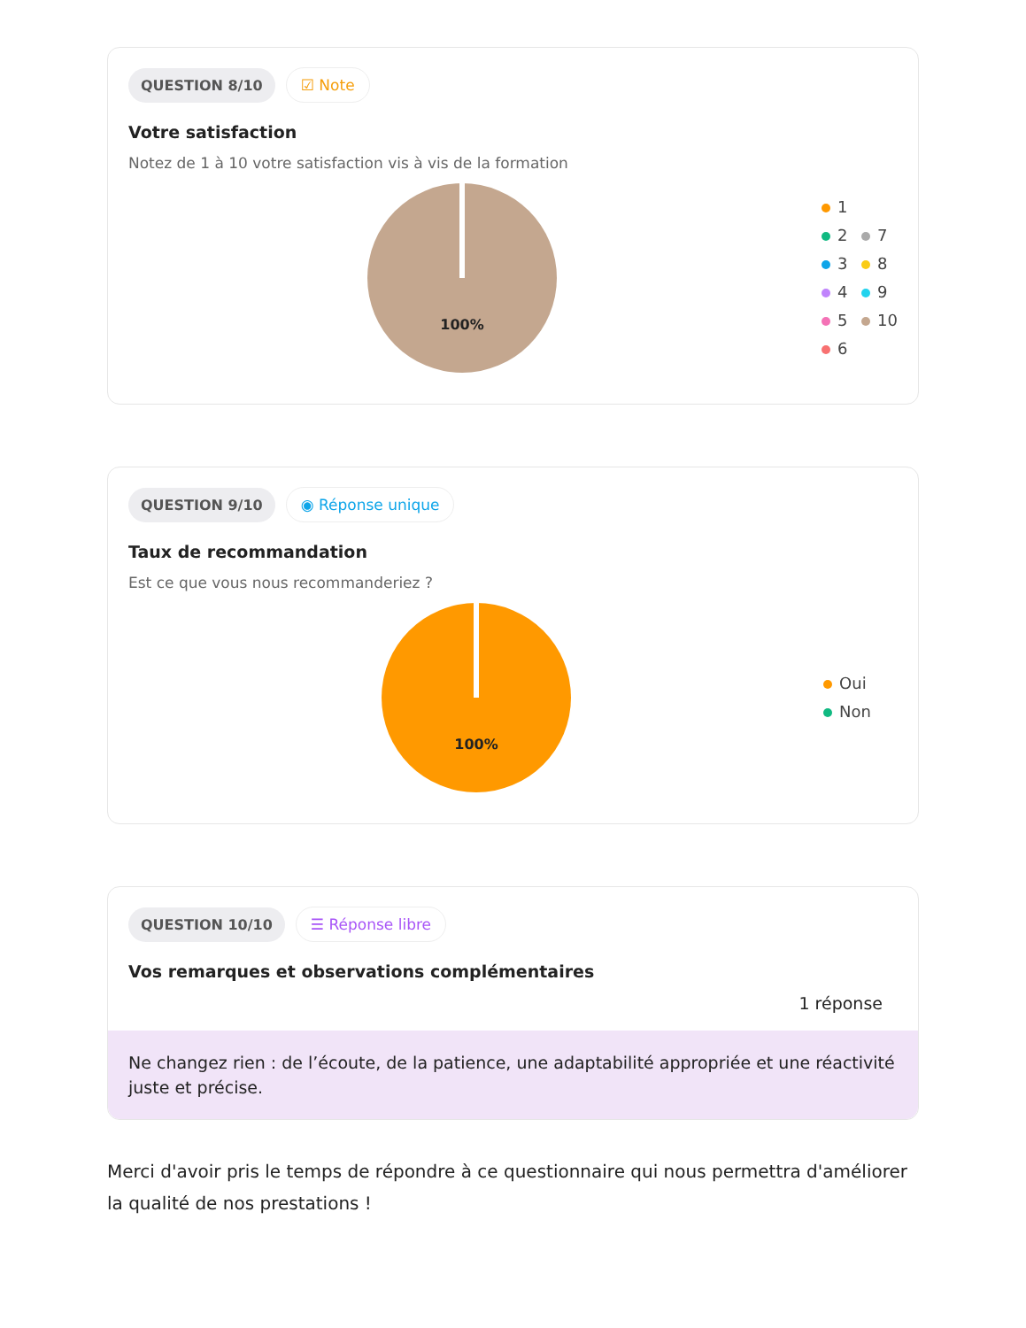QUESTION 8/10 ☑ Note
Votre satisfaction
Notez de 1 à 10 votre satisfaction vis à vis de la formation
100%
1
2 7
3 8
4 9
5 10
6
QUESTION 9/10 ◉ Réponse unique
Taux de recommandation
Est ce que vous nous recommanderiez ?
100%
Oui
Non
QUESTION 10/10 ☰ Réponse libre
Vos remarques et observations complémentaires
1 réponse
Ne changez rien : de l’écoute, de la patience, une adaptabilité appropriée et une réactivité juste et précise.
Merci d'avoir pris le temps de répondre à ce questionnaire qui nous permettra d'améliorer la qualité de nos prestations !